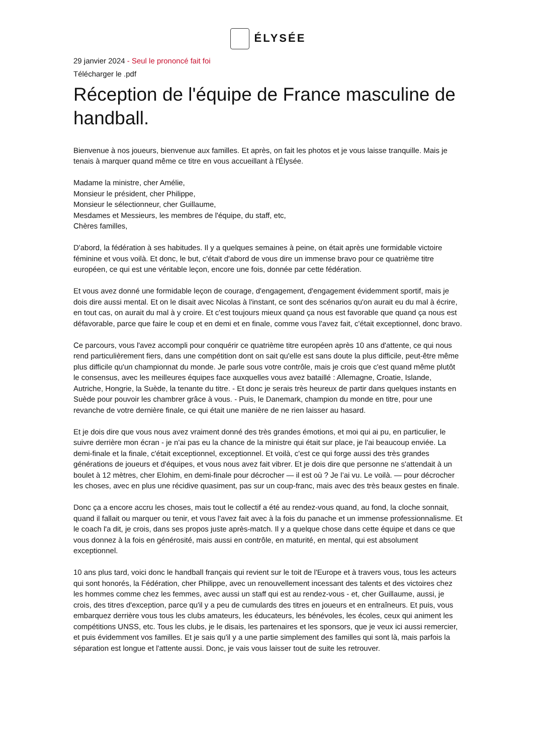ÉLYSÉE
29 janvier 2024 - Seul le prononcé fait foi
Télécharger le .pdf
Réception de l'équipe de France masculine de handball.
Bienvenue à nos joueurs, bienvenue aux familles. Et après, on fait les photos et je vous laisse tranquille. Mais je tenais à marquer quand même ce titre en vous accueillant à l'Élysée.
Madame la ministre, cher Amélie,
Monsieur le président, cher Philippe,
Monsieur le sélectionneur, cher Guillaume,
Mesdames et Messieurs, les membres de l'équipe, du staff, etc,
Chères familles,
D'abord, la fédération à ses habitudes. Il y a quelques semaines à peine, on était après une formidable victoire féminine et vous voilà. Et donc, le but, c'était d'abord de vous dire un immense bravo pour ce quatrième titre européen, ce qui est une véritable leçon, encore une fois, donnée par cette fédération.
Et vous avez donné une formidable leçon de courage, d'engagement, d'engagement évidemment sportif, mais je dois dire aussi mental. Et on le disait avec Nicolas à l'instant, ce sont des scénarios qu'on aurait eu du mal à écrire, en tout cas, on aurait du mal à y croire. Et c'est toujours mieux quand ça nous est favorable que quand ça nous est défavorable, parce que faire le coup et en demi et en finale, comme vous l'avez fait, c'était exceptionnel, donc bravo.
Ce parcours, vous l'avez accompli pour conquérir ce quatrième titre européen après 10 ans d'attente, ce qui nous rend particulièrement fiers, dans une compétition dont on sait qu'elle est sans doute la plus difficile, peut-être même plus difficile qu'un championnat du monde. Je parle sous votre contrôle, mais je crois que c'est quand même plutôt le consensus, avec les meilleures équipes face auxquelles vous avez bataillé : Allemagne, Croatie, Islande, Autriche, Hongrie, la Suède, la tenante du titre. - Et donc je serais très heureux de partir dans quelques instants en Suède pour pouvoir les chambrer grâce à vous. - Puis, le Danemark, champion du monde en titre, pour une revanche de votre dernière finale, ce qui était une manière de ne rien laisser au hasard.
Et je dois dire que vous nous avez vraiment donné des très grandes émotions, et moi qui ai pu, en particulier, le suivre derrière mon écran - je n'ai pas eu la chance de la ministre qui était sur place, je l'ai beaucoup enviée. La demi-finale et la finale, c'était exceptionnel, exceptionnel. Et voilà, c'est ce qui forge aussi des très grandes générations de joueurs et d'équipes, et vous nous avez fait vibrer. Et je dois dire que personne ne s'attendait à un boulet à 12 mètres, cher Elohim, en demi-finale pour décrocher — il est où ? Je l’ai vu. Le voilà. — pour décrocher les choses, avec en plus une récidive quasiment, pas sur un coup-franc, mais avec des très beaux gestes en finale.
Donc ça a encore accru les choses, mais tout le collectif a été au rendez-vous quand, au fond, la cloche sonnait, quand il fallait ou marquer ou tenir, et vous l'avez fait avec à la fois du panache et un immense professionnalisme. Et le coach l'a dit, je crois, dans ses propos juste après-match. Il y a quelque chose dans cette équipe et dans ce que vous donnez à la fois en générosité, mais aussi en contrôle, en maturité, en mental, qui est absolument exceptionnel.
10 ans plus tard, voici donc le handball français qui revient sur le toit de l'Europe et à travers vous, tous les acteurs qui sont honorés, la Fédération, cher Philippe, avec un renouvellement incessant des talents et des victoires chez les hommes comme chez les femmes, avec aussi un staff qui est au rendez-vous - et, cher Guillaume, aussi, je crois, des titres d'exception, parce qu'il y a peu de cumulards des titres en joueurs et en entraîneurs. Et puis, vous embarquez derrière vous tous les clubs amateurs, les éducateurs, les bénévoles, les écoles, ceux qui animent les compétitions UNSS, etc. Tous les clubs, je le disais, les partenaires et les sponsors, que je veux ici aussi remercier, et puis évidemment vos familles. Et je sais qu'il y a une partie simplement des familles qui sont là, mais parfois la séparation est longue et l'attente aussi. Donc, je vais vous laisser tout de suite les retrouver.